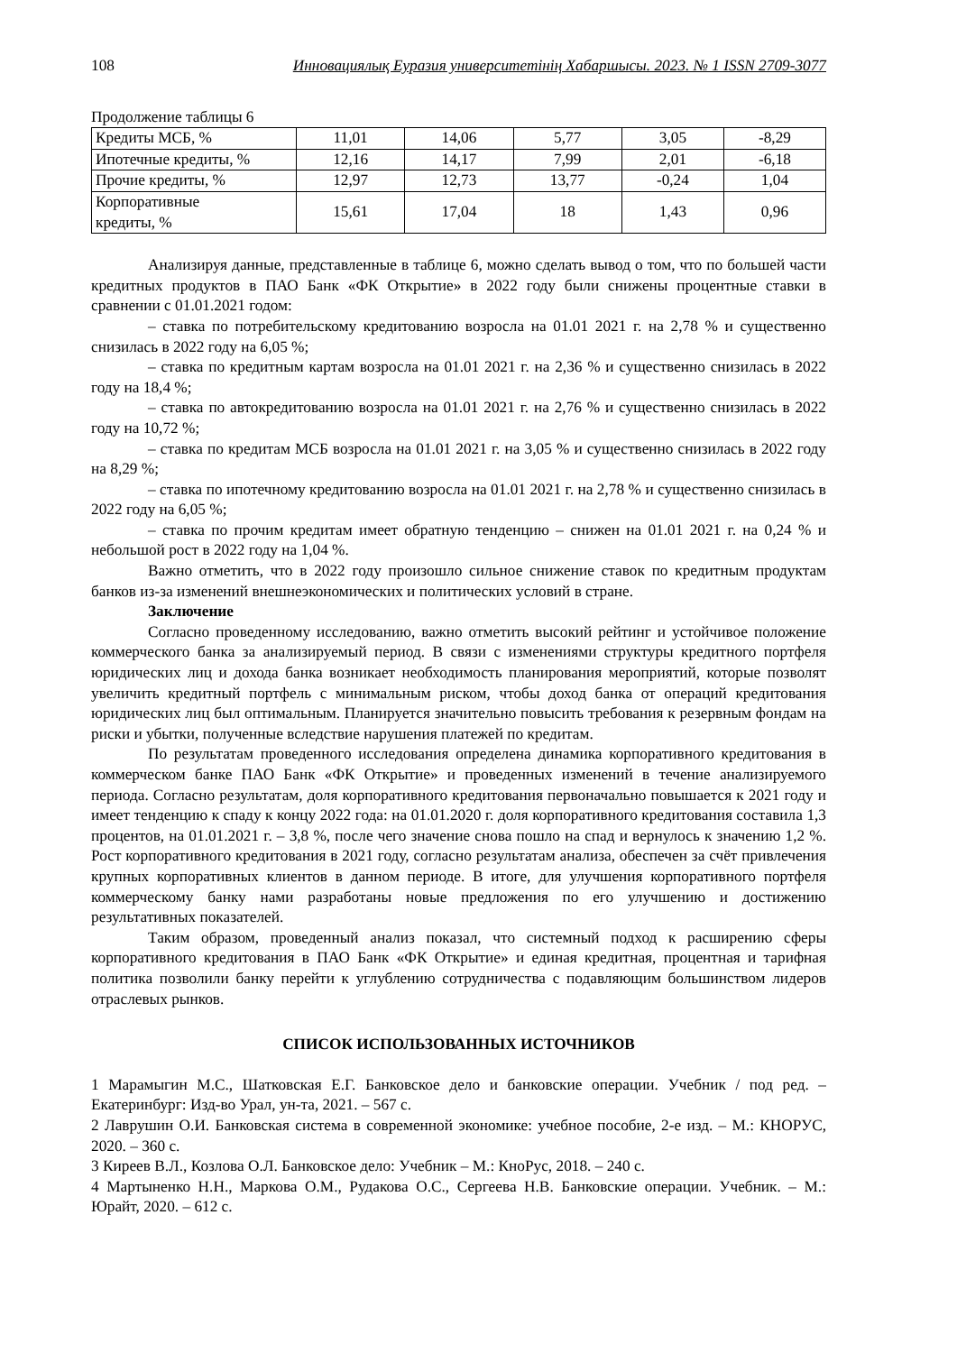108 Инновациялық Еуразия университетінің Хабаршысы. 2023. № 1 ISSN 2709-3077
Продолжение таблицы 6
| Кредиты МСБ, % | 11,01 | 14,06 | 5,77 | 3,05 | -8,29 |
| Ипотечные кредиты, % | 12,16 | 14,17 | 7,99 | 2,01 | -6,18 |
| Прочие кредиты, % | 12,97 | 12,73 | 13,77 | -0,24 | 1,04 |
| Корпоративные кредиты, % | 15,61 | 17,04 | 18 | 1,43 | 0,96 |
Анализируя данные, представленные в таблице 6, можно сделать вывод о том, что по большей части кредитных продуктов в ПАО Банк «ФК Открытие» в 2022 году были снижены процентные ставки в сравнении с 01.01.2021 годом:
– ставка по потребительскому кредитованию возросла на 01.01 2021 г. на 2,78 % и существенно снизилась в 2022 году на 6,05 %;
– ставка по кредитным картам возросла на 01.01 2021 г. на 2,36 % и существенно снизилась в 2022 году на 18,4 %;
– ставка по автокредитованию возросла на 01.01 2021 г. на 2,76 % и существенно снизилась в 2022 году на 10,72 %;
– ставка по кредитам МСБ возросла на 01.01 2021 г. на 3,05 % и существенно снизилась в 2022 году на 8,29 %;
– ставка по ипотечному кредитованию возросла на 01.01 2021 г. на 2,78 % и существенно снизилась в 2022 году на 6,05 %;
– ставка по прочим кредитам имеет обратную тенденцию – снижен на 01.01 2021 г. на 0,24 % и небольшой рост в 2022 году на 1,04 %.
Важно отметить, что в 2022 году произошло сильное снижение ставок по кредитным продуктам банков из-за изменений внешнеэкономических и политических условий в стране.
Заключение
Согласно проведенному исследованию, важно отметить высокий рейтинг и устойчивое положение коммерческого банка за анализируемый период. В связи с изменениями структуры кредитного портфеля юридических лиц и дохода банка возникает необходимость планирования мероприятий, которые позволят увеличить кредитный портфель с минимальным риском, чтобы доход банка от операций кредитования юридических лиц был оптимальным. Планируется значительно повысить требования к резервным фондам на риски и убытки, полученные вследствие нарушения платежей по кредитам.
По результатам проведенного исследования определена динамика корпоративного кредитования в коммерческом банке ПАО Банк «ФК Открытие» и проведенных изменений в течение анализируемого периода. Согласно результатам, доля корпоративного кредитования первоначально повышается к 2021 году и имеет тенденцию к спаду к концу 2022 года: на 01.01.2020 г. доля корпоративного кредитования составила 1,3 процентов, на 01.01.2021 г. – 3,8 %, после чего значение снова пошло на спад и вернулось к значению 1,2 %. Рост корпоративного кредитования в 2021 году, согласно результатам анализа, обеспечен за счёт привлечения крупных корпоративных клиентов в данном периоде. В итоге, для улучшения корпоративного портфеля коммерческому банку нами разработаны новые предложения по его улучшению и достижению результативных показателей.
Таким образом, проведенный анализ показал, что системный подход к расширению сферы корпоративного кредитования в ПАО Банк «ФК Открытие» и единая кредитная, процентная и тарифная политика позволили банку перейти к углублению сотрудничества с подавляющим большинством лидеров отраслевых рынков.
СПИСОК ИСПОЛЬЗОВАННЫХ ИСТОЧНИКОВ
1 Марамыгин М.С., Шатковская Е.Г. Банковское дело и банковские операции. Учебник / под ред. – Екатеринбург: Изд-во Урал, ун-та, 2021. – 567 с.
2 Лаврушин О.И. Банковская система в современной экономике: учебное пособие, 2-е изд. – М.: КНОРУС, 2020. – 360 с.
3 Киреев В.Л., Козлова О.Л. Банковское дело: Учебник – М.: КноРус, 2018. – 240 с.
4 Мартыненко Н.Н., Маркова О.М., Рудакова О.С., Сергеева Н.В. Банковские операции. Учебник. – М.: Юрайт, 2020. – 612 с.